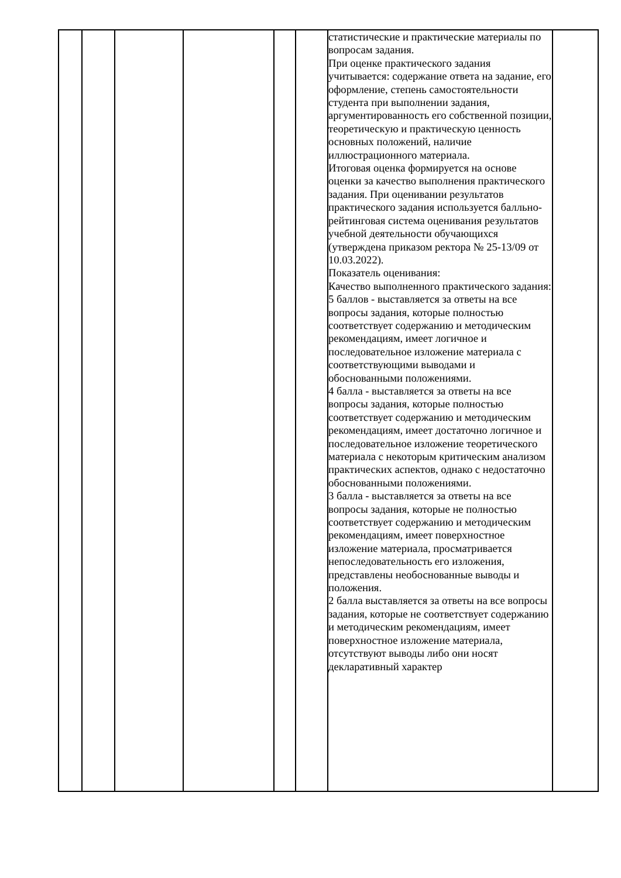| | | | | | | статистические и практические материалы по вопросам задания. При оценке практического задания учитывается: содержание ответа на задание, его оформление, степень самостоятельности студента при выполнении задания, аргументированность его собственной позиции, теоретическую и практическую ценность основных положений, наличие иллюстрационного материала. Итоговая оценка формируется на основе оценки за качество выполнения практического задания. При оценивании результатов практического задания используется балльно-рейтинговая система оценивания результатов учебной деятельности обучающихся (утверждена приказом ректора № 25-13/09 от 10.03.2022). Показатель оценивания: Качество выполненного практического задания: 5 баллов - выставляется за ответы на все вопросы задания, которые полностью соответствует содержанию и методическим рекомендациям, имеет логичное и последовательное изложение материала с соответствующими выводами и обоснованными положениями. 4 балла - выставляется за ответы на все вопросы задания, которые полностью соответствует содержанию и методическим рекомендациям, имеет достаточно логичное и последовательное изложение теоретического материала с некоторым критическим анализом практических аспектов, однако с недостаточно обоснованными положениями. 3 балла - выставляется за ответы на все вопросы задания, которые не полностью соответствует содержанию и методическим рекомендациям, имеет поверхностное изложение материала, просматривается непоследовательность его изложения, представлены необоснованные выводы и положения. 2 балла выставляется за ответы на все вопросы задания, которые не соответствует содержанию и методическим рекомендациям, имеет поверхностное изложение материала, отсутствуют выводы либо они носят декларативный характер | |